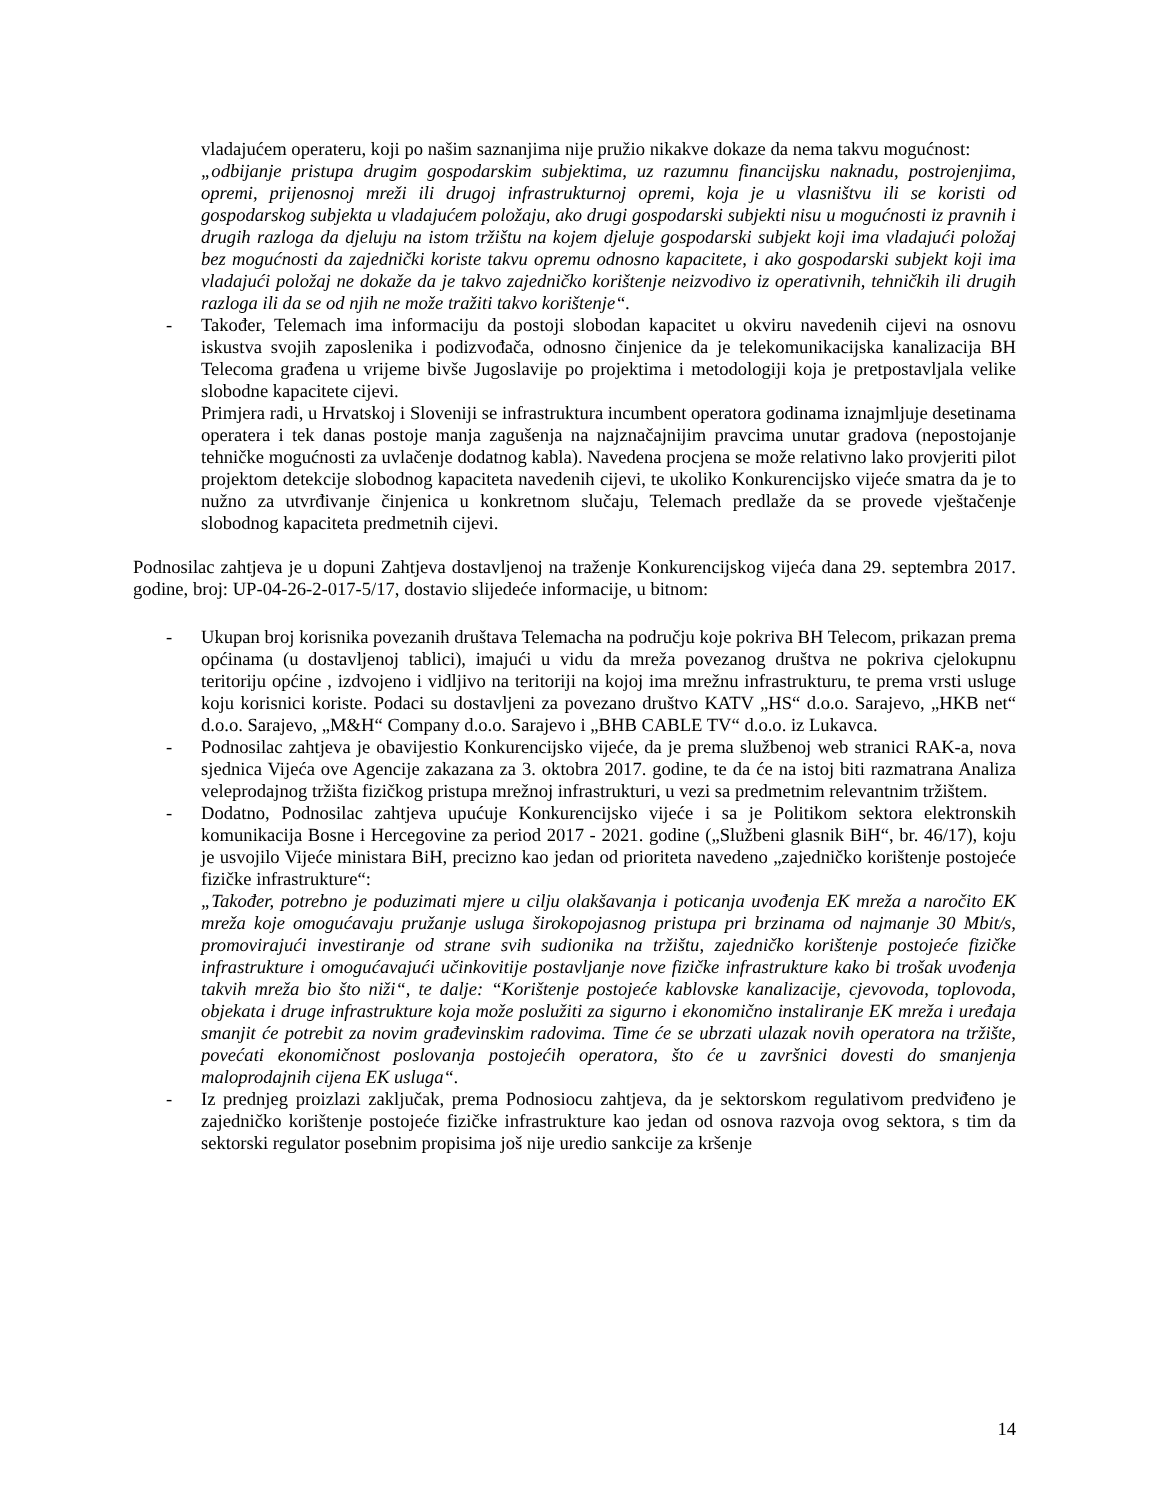vladajućem operateru, koji po našim saznanjima nije pružio nikakve dokaze da nema takvu mogućnost:
„odbijanje pristupa drugim gospodarskim subjektima, uz razumnu financijsku naknadu, postrojenjima, opremi, prijenosnoj mreži ili drugoj infrastrukturnoj opremi, koja je u vlasništvu ili se koristi od gospodarskog subjekta u vladajućem položaju, ako drugi gospodarski subjekti nisu u mogućnosti iz pravnih i drugih razloga da djeluju na istom tržištu na kojem djeluje gospodarski subjekt koji ima vladajući položaj bez mogućnosti da zajednički koriste takvu opremu odnosno kapacitete, i ako gospodarski subjekt koji ima vladajući položaj ne dokaže da je takvo zajedničko korištenje neizvodivo iz operativnih, tehničkih ili drugih razloga ili da se od njih ne može tražiti takvo korištenje“.
- Također, Telemach ima informaciju da postoji slobodan kapacitet u okviru navedenih cijevi na osnovu iskustva svojih zaposlenika i podizvođača, odnosno činjenice da je telekomunikacijska kanalizacija BH Telecoma građena u vrijeme bivše Jugoslavije po projektima i metodologiji koja je pretpostavljala velike slobodne kapacitete cijevi.
Primjera radi, u Hrvatskoj i Sloveniji se infrastruktura incumbent operatora godinama iznajmljuje desetinama operatera i tek danas postoje manja zagušenja na najznačajnijim pravcima unutar gradova (nepostojanje tehničke mogućnosti za uvlačenje dodatnog kabla). Navedena procjena se može relativno lako provjeriti pilot projektom detekcije slobodnog kapaciteta navedenih cijevi, te ukoliko Konkurencijsko vijeće smatra da je to nužno za utvrđivanje činjenica u konkretnom slučaju, Telemach predlaže da se provede vještačenje slobodnog kapaciteta predmetnih cijevi.
Podnosilac zahtjeva je u dopuni Zahtjeva dostavljenoj na traženje Konkurencijskog vijeća dana 29. septembra 2017. godine, broj: UP-04-26-2-017-5/17, dostavio slijedeće informacije, u bitnom:
- Ukupan broj korisnika povezanih društava Telemacha na području koje pokriva BH Telecom, prikazan prema općinama (u dostavljenoj tablici), imajući u vidu da mreža povezanog društva ne pokriva cjelokupnu teritoriju općine , izdvojeno i vidljivo na teritoriji na kojoj ima mrežnu infrastrukturu, te prema vrsti usluge koju korisnici koriste. Podaci su dostavljeni za povezano društvo KATV „HS“ d.o.o. Sarajevo, „HKB net“ d.o.o. Sarajevo, „M&H“ Company d.o.o. Sarajevo i „BHB CABLE TV“ d.o.o. iz Lukavca.
- Podnosilac zahtjeva je obavijestio Konkurencijsko vijeće, da je prema službenoj web stranici RAK-a, nova sjednica Vijeća ove Agencije zakazana za 3. oktobra 2017. godine, te da će na istoj biti razmatrana Analiza veleprodajnog tržišta fizičkog pristupa mrežnoj infrastrukturi, u vezi sa predmetnim relevantnim tržištem.
- Dodatno, Podnosilac zahtjeva upućuje Konkurencijsko vijeće i sa je Politikom sektora elektronskih komunikacija Bosne i Hercegovine za period 2017 - 2021. godine („Službeni glasnik BiH“, br. 46/17), koju je usvojilo Vijeće ministara BiH, precizno kao jedan od prioriteta navedeno „zajedničko korištenje postojeće fizičke infrastrukture“:
„Također, potrebno je poduzimati mjere u cilju olakšavanja i poticanja uvođenja EK mreža a naročito EK mreža koje omogućavaju pružanje usluga širokopojasnog pristupa pri brzinama od najmanje 30 Mbit/s, promovirajući investiranje od strane svih sudionika na tržištu, zajedničko korištenje postojeće fizičke infrastrukture i omogućavajući učinkovitije postavljanje nove fizičke infrastrukture kako bi trošak uvođenja takvih mreža bio što niži“, te dalje: “Korištenje postojeće kablovske kanalizacije, cjevovoda, toplovoda, objekata i druge infrastrukture koja može poslužiti za sigurno i ekonomično instaliranje EK mreža i uređaja smanjit će potrebit za novim građevinskim radovima. Time će se ubrzati ulazak novih operatora na tržište, povećati ekonomičnost poslovanja postojećih operatora, što će u završnici dovesti do smanjenja maloprodajnih cijena EK usluga“.
- Iz prednjeg proizlazi zaključak, prema Podnosiocu zahtjeva, da je sektorskom regulativom predviđeno je zajedničko korištenje postojeće fizičke infrastrukture kao jedan od osnova razvoja ovog sektora, s tim da sektorski regulator posebnim propisima još nije uredio sankcije za kršenje
14